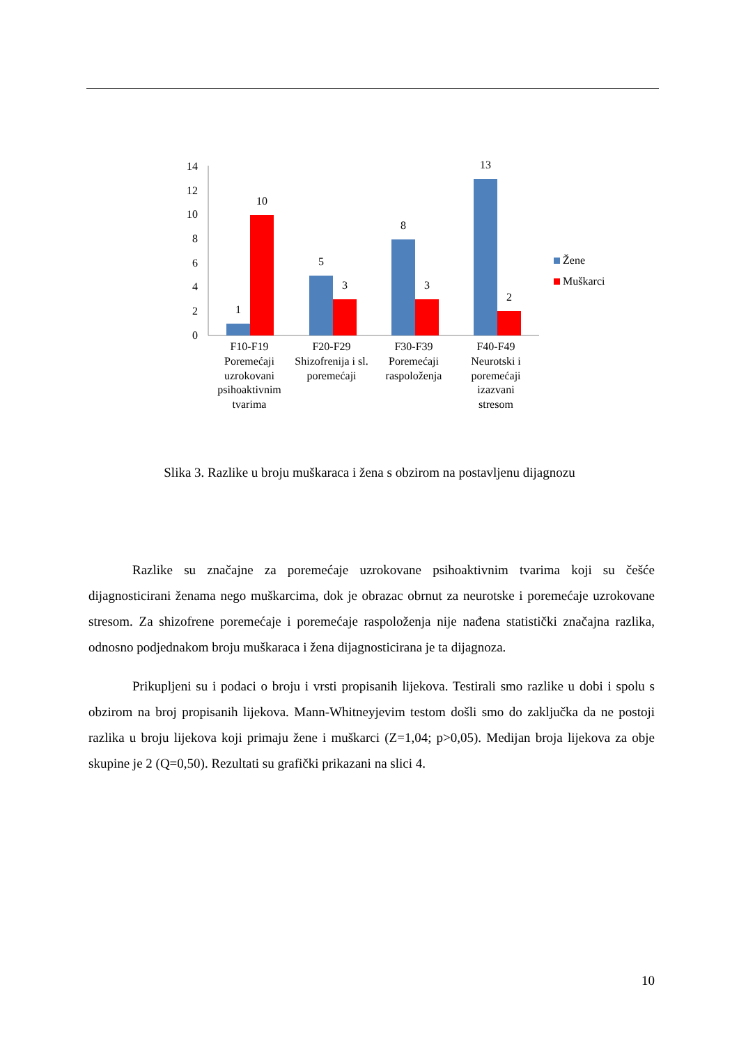0
2
4
6
8
10
12
14
1
10
5
3
8
3
13
2
F10-F19
Poremećaji
uzrokovani
psihoaktivnim
tvarima
F20-F29
Shizofrenija i sl.
poremećaji
F30-F39
Poremećaji
raspoloženja
F40-F49
Neurotski i
poremećaji
izazvani
stresom
Žene
Muškarci
Slika 3. Razlike u broju muškaraca i žena s obzirom na postavljenu dijagnozu
Razlike su značajne za poremećaje uzrokovane psihoaktivnim tvarima koji su češće dijagnosticirani ženama nego muškarcima, dok je obrazac obrnut za neurotske i poremećaje uzrokovane stresom. Za shizofrene poremećaje i poremećaje raspoloženja nije nađena statistički značajna razlika, odnosno podjednakom broju muškaraca i žena dijagnosticirana je ta dijagnoza.
Prikupljeni su i podaci o broju i vrsti propisanih lijekova. Testirali smo razlike u dobi i spolu s obzirom na broj propisanih lijekova. Mann-Whitneyjevim testom došli smo do zaključka da ne postoji razlika u broju lijekova koji primaju žene i muškarci (Z=1,04; p>0,05). Medijan broja lijekova za obje skupine je 2 (Q=0,50). Rezultati su grafički prikazani na slici 4.
10